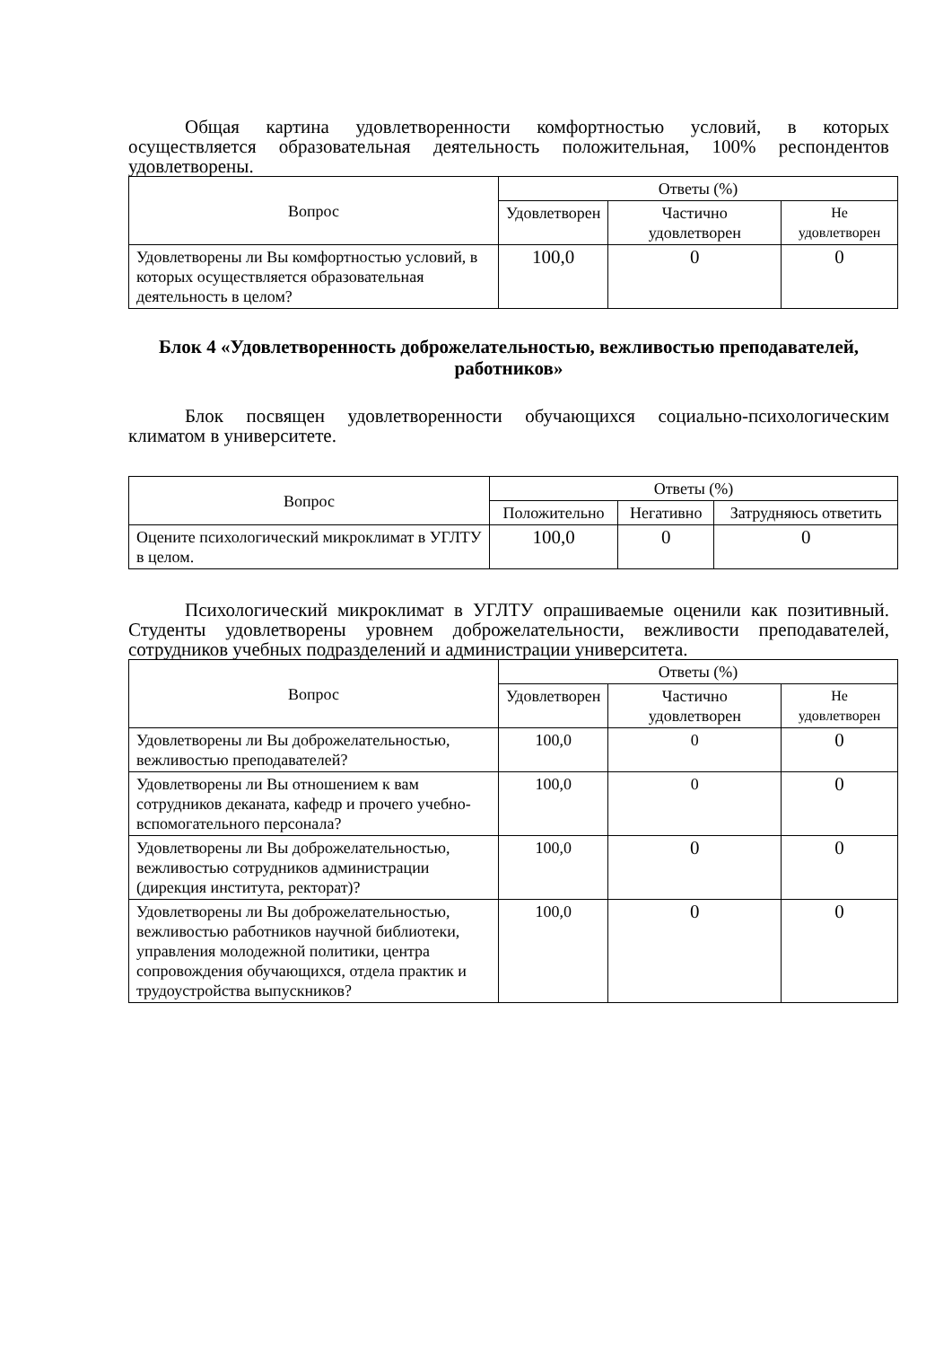Общая картина удовлетворенности комфортностью условий, в которых осуществляется образовательная деятельность положительная, 100% респондентов удовлетворены.
| Вопрос | Ответы (%) | | |
| --- | --- | --- | --- |
| | Удовлетворен | Частично удовлетворен | Не удовлетворен |
| Удовлетворены ли Вы комфортностью условий, в которых осуществляется образовательная деятельность в целом? | 100,0 | 0 | 0 |
Блок 4 «Удовлетворенность доброжелательностью, вежливостью преподавателей, работников»
Блок посвящен удовлетворенности обучающихся социально-психологическим климатом в университете.
| Вопрос | Ответы (%) | | |
| --- | --- | --- | --- |
| | Положительно | Негативно | Затрудняюсь ответить |
| Оцените психологический микроклимат в УГЛТУ в целом. | 100,0 | 0 | 0 |
Психологический микроклимат в УГЛТУ опрашиваемые оценили как позитивный. Студенты удовлетворены уровнем доброжелательности, вежливости преподавателей, сотрудников учебных подразделений и администрации университета.
| Вопрос | Ответы (%) | | |
| --- | --- | --- | --- |
| | Удовлетворен | Частично удовлетворен | Не удовлетворен |
| Удовлетворены ли Вы доброжелательностью, вежливостью преподавателей? | 100,0 | 0 | 0 |
| Удовлетворены ли Вы отношением к вам сотрудников деканата, кафедр и прочего учебно-вспомогательного персонала? | 100,0 | 0 | 0 |
| Удовлетворены ли Вы доброжелательностью, вежливостью сотрудников администрации (дирекция института, ректорат)? | 100,0 | 0 | 0 |
| Удовлетворены ли Вы доброжелательностью, вежливостью работников научной библиотеки, управления молодежной политики, центра сопровождения обучающихся, отдела практик и трудоустройства выпускников? | 100,0 | 0 | 0 |